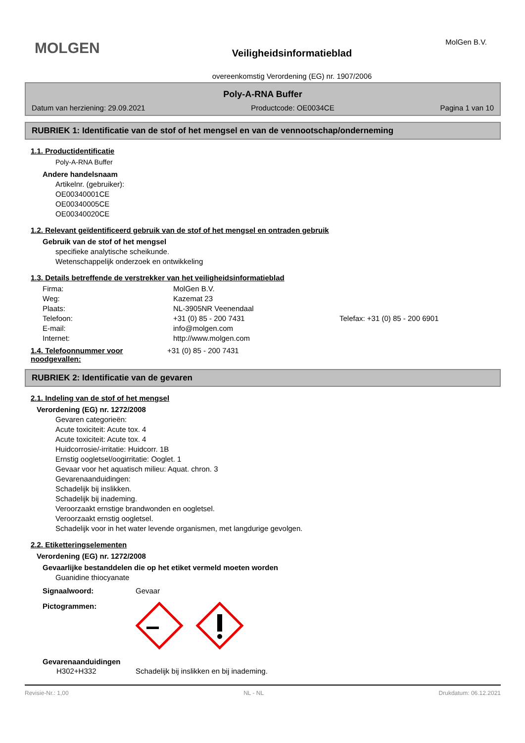MOLGEN Veiligheidsinformatieblad
overeenkomstig Verordening (EG) nr. 1907/2006
MolGen B.V.
Poly-A-RNA Buffer
Datum van herziening: 29.09.2021 Productcode: OE0034CE Pagina 1 van 10
RUBRIEK 1: Identificatie van de stof of het mengsel en van de vennootschap/onderneming
1.1. Productidentificatie
Poly-A-RNA Buffer
Andere handelsnaam
Artikelnr. (gebruiker):
OE00340001CE
OE00340005CE
OE00340020CE
1.2. Relevant geïdentificeerd gebruik van de stof of het mengsel en ontraden gebruik
Gebruik van de stof of het mengsel
specifieke analytische scheikunde.
Wetenschappelijk onderzoek en ontwikkeling
1.3. Details betreffende de verstrekker van het veiligheidsinformatieblad
Firma: MolGen B.V. Weg: Kazemat 23 Plaats: NL-3905NR Veenendaal Telefoon: +31 (0) 85 - 200 7431 Telefax: +31 (0) 85 - 200 6901 E-mail: info@molgen.com Internet: http://www.molgen.com
1.4. Telefoonnummer voor noodgevallen:
+31 (0) 85 - 200 7431
RUBRIEK 2: Identificatie van de gevaren
2.1. Indeling van de stof of het mengsel
Verordening (EG) nr. 1272/2008
Gevaren categorieën:
Acute toxiciteit: Acute tox. 4
Acute toxiciteit: Acute tox. 4
Huidcorrosie/-irritatie: Huidcorr. 1B
Ernstig oogletsel/oogirritatie: Ooglet. 1
Gevaar voor het aquatisch milieu: Aquat. chron. 3
Gevarenaanduidingen:
Schadelijk bij inslikken.
Schadelijk bij inademing.
Veroorzaakt ernstige brandwonden en oogletsel.
Veroorzaakt ernstig oogletsel.
Schadelijk voor in het water levende organismen, met langdurige gevolgen.
2.2. Etiketteringselementen
Verordening (EG) nr. 1272/2008
Gevaarlijke bestanddelen die op het etiket vermeld moeten worden
Guanidine thiocyanate
Signaalwoord: Gevaar
Pictogrammen:
Gevarenaanduidingen
H302+H332 Schadelijk bij inslikken en bij inademing.
Revisie-Nr.: 1,00 NL - NL Drukdatum: 06.12.2021